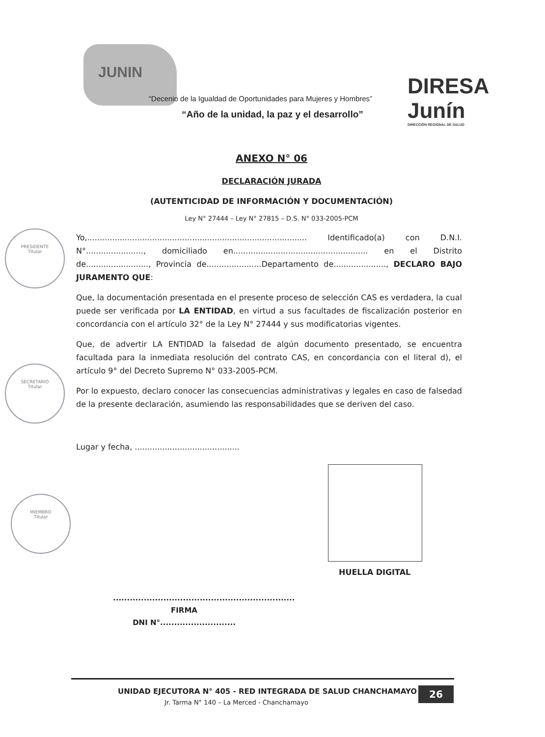JUNIN
DIRESA
Junín
DIRECCIÓN REGIONAL DE SALUD
“Decenio de la Igualdad de Oportunidades para Mujeres y Hombres”
“Año de la unidad, la paz y el desarrollo”
ANEXO N° 06
DECLARACIÓN JURADA
(AUTENTICIDAD DE INFORMACIÓN Y DOCUMENTACIÓN)
Ley N° 27444 – Ley N° 27815 – D.S. N° 033-2005-PCM
Yo,........................................................................................ Identificado(a) con D.N.I. N°......................., domiciliado en...................................................... en el Distrito de........................., Provincia de......................Departamento de....................., DECLARO BAJO JURAMENTO QUE:
Que, la documentación presentada en el presente proceso de selección CAS es verdadera, la cual puede ser verificada por LA ENTIDAD, en virtud a sus facultades de fiscalización posterior en concordancia con el artículo 32° de la Ley N° 27444 y sus modificatorias vigentes.
Que, de advertir LA ENTIDAD la falsedad de algún documento presentado, se encuentra facultada para la inmediata resolución del contrato CAS, en concordancia con el literal d), el artículo 9° del Decreto Supremo N° 033-2005-PCM.
Por lo expuesto, declaro conocer las consecuencias administrativas y legales en caso de falsedad de la presente declaración, asumiendo las responsabilidades que se deriven del caso.
Lugar y fecha, ..........................................
PRESIDENTE
Titular
SECRETARIO
Titular
MIEMBRO
Titular
HUELLA DIGITAL
.................................................................
FIRMA
DNI N°...........................
UNIDAD EJECUTORA N° 405 - RED INTEGRADA DE SALUD CHANCHAMAYO
Jr. Tarma N° 140 – La Merced - Chanchamayo
26